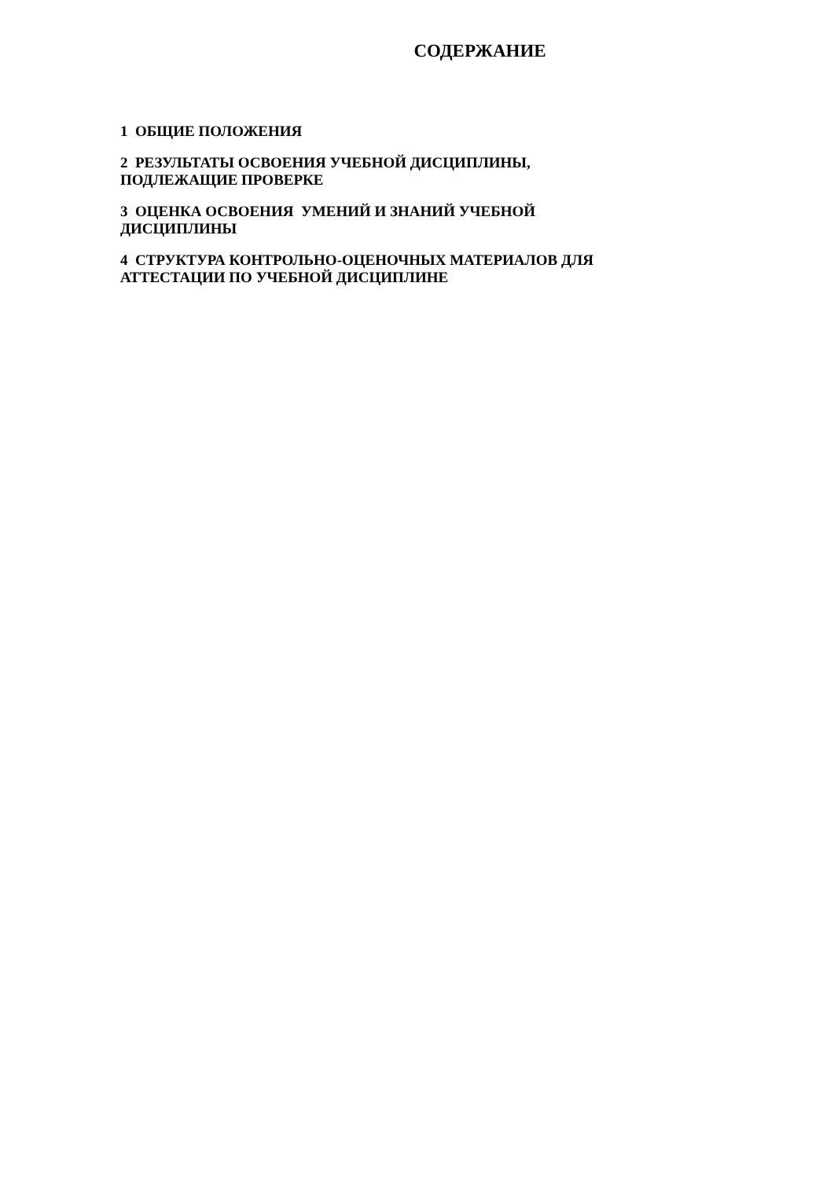СОДЕРЖАНИЕ
1 ОБЩИЕ ПОЛОЖЕНИЯ
2 РЕЗУЛЬТАТЫ ОСВОЕНИЯ УЧЕБНОЙ ДИСЦИПЛИНЫ,
ПОДЛЕЖАЩИЕ ПРОВЕРКЕ
3 ОЦЕНКА ОСВОЕНИЯ УМЕНИЙ И ЗНАНИЙ УЧЕБНОЙ
ДИСЦИПЛИНЫ
4 СТРУКТУРА КОНТРОЛЬНО-ОЦЕНОЧНЫХ МАТЕРИАЛОВ ДЛЯ
АТТЕСТАЦИИ ПО УЧЕБНОЙ ДИСЦИПЛИНЕ